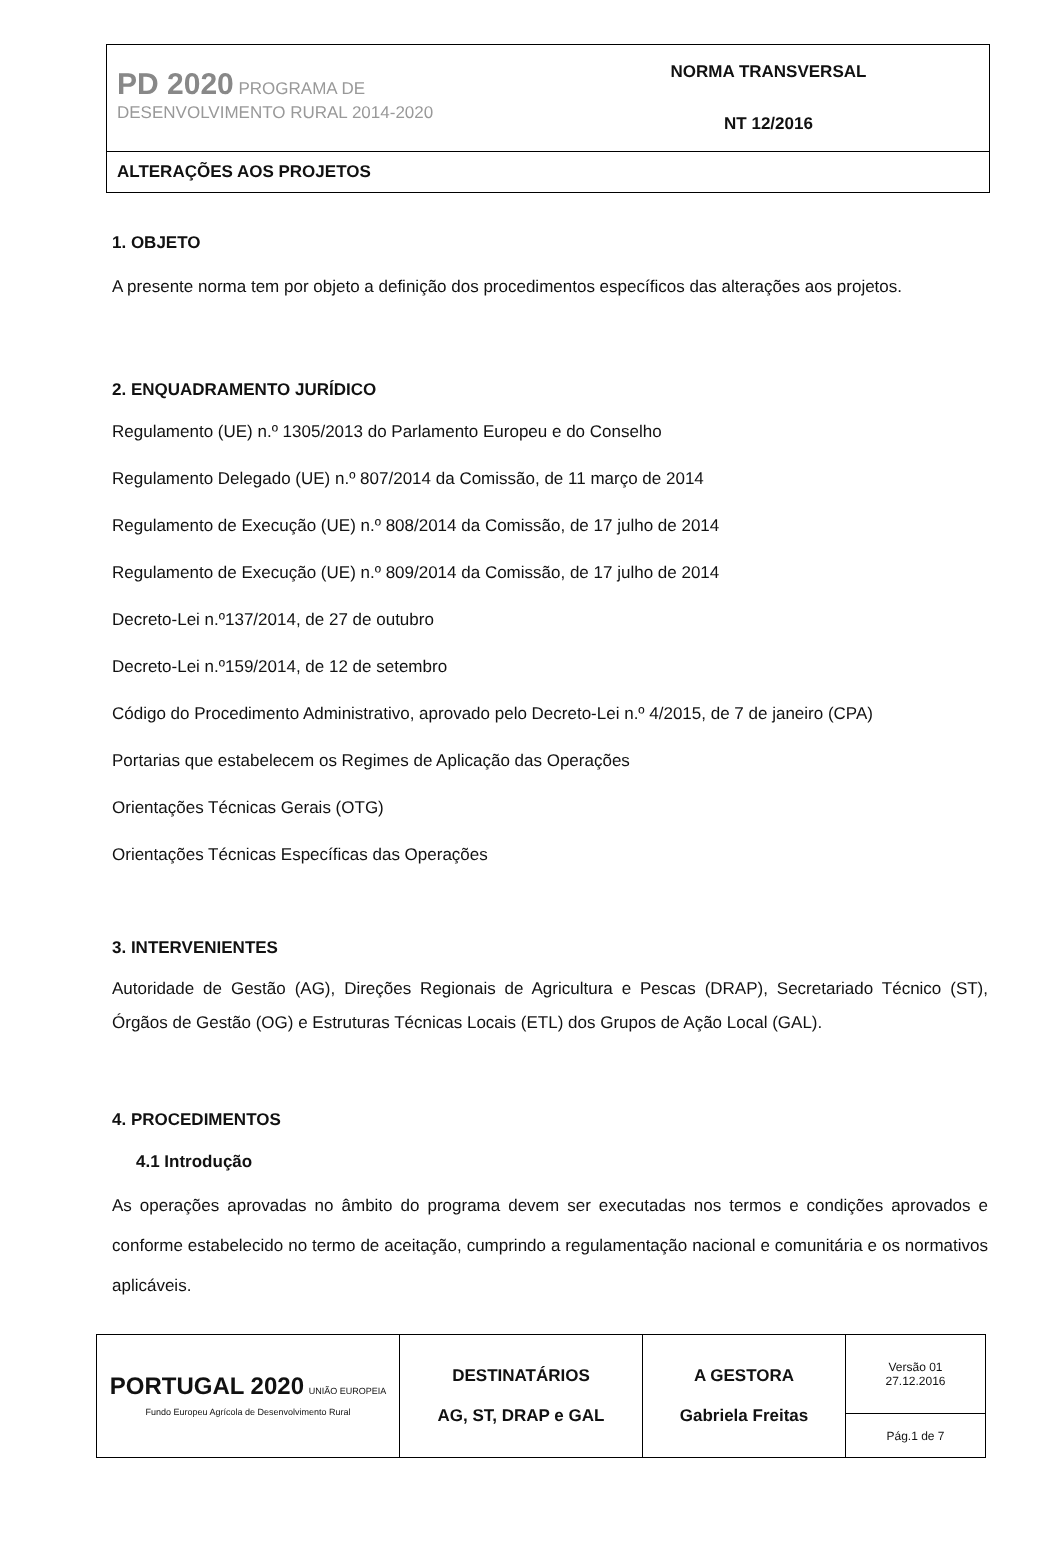| PD 2020 PROGRAMA DE DESENVOLVIMENTO RURAL 2014-2020 | NORMA TRANSVERSAL NT 12/2016 |
ALTERAÇÕES AOS PROJETOS
1. OBJETO
A presente norma tem por objeto a definição dos procedimentos específicos das alterações aos projetos.
2. ENQUADRAMENTO JURÍDICO
Regulamento (UE) n.º 1305/2013 do Parlamento Europeu e do Conselho
Regulamento Delegado (UE) n.º 807/2014 da Comissão, de 11 março de 2014
Regulamento de Execução (UE) n.º 808/2014 da Comissão, de 17 julho de 2014
Regulamento de Execução (UE) n.º 809/2014 da Comissão, de 17 julho de 2014
Decreto-Lei n.º137/2014, de 27 de outubro
Decreto-Lei n.º159/2014, de 12 de setembro
Código do Procedimento Administrativo, aprovado pelo Decreto-Lei n.º 4/2015, de 7 de janeiro (CPA)
Portarias que estabelecem os Regimes de Aplicação das Operações
Orientações Técnicas Gerais (OTG)
Orientações Técnicas Específicas das Operações
3. INTERVENIENTES
Autoridade de Gestão (AG), Direções Regionais de Agricultura e Pescas (DRAP), Secretariado Técnico (ST), Órgãos de Gestão (OG) e Estruturas Técnicas Locais (ETL) dos Grupos de Ação Local (GAL).
4. PROCEDIMENTOS
4.1 Introdução
As operações aprovadas no âmbito do programa devem ser executadas nos termos e condições aprovados e conforme estabelecido no termo de aceitação, cumprindo a regulamentação nacional e comunitária e os normativos aplicáveis.
| PORTUGAL 2020 UNIÃO EUROPEIA Fundo Europeu Agrícola de Desenvolvimento Rural | DESTINATÁRIOS AG, ST, DRAP e GAL | A GESTORA Gabriela Freitas | Versão 01 27.12.2016 |
| | | | Pág.1 de 7 |